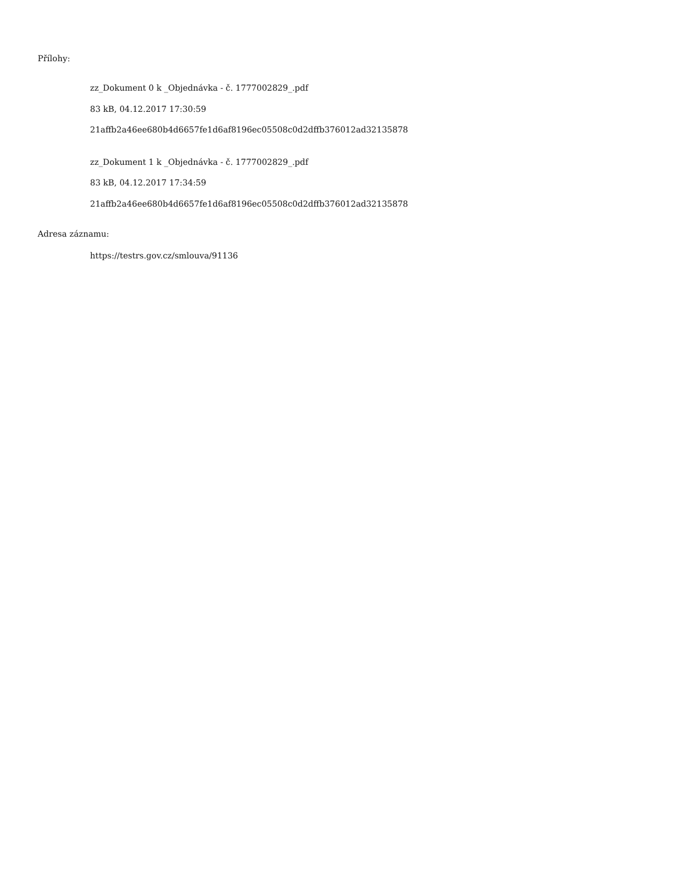Přílohy:
zz_Dokument 0 k _Objednávka - č. 1777002829_.pdf
83 kB, 04.12.2017 17:30:59
21affb2a46ee680b4d6657fe1d6af8196ec05508c0d2dffb376012ad32135878
zz_Dokument 1 k _Objednávka - č. 1777002829_.pdf
83 kB, 04.12.2017 17:34:59
21affb2a46ee680b4d6657fe1d6af8196ec05508c0d2dffb376012ad32135878
Adresa záznamu:
https://testrs.gov.cz/smlouva/91136